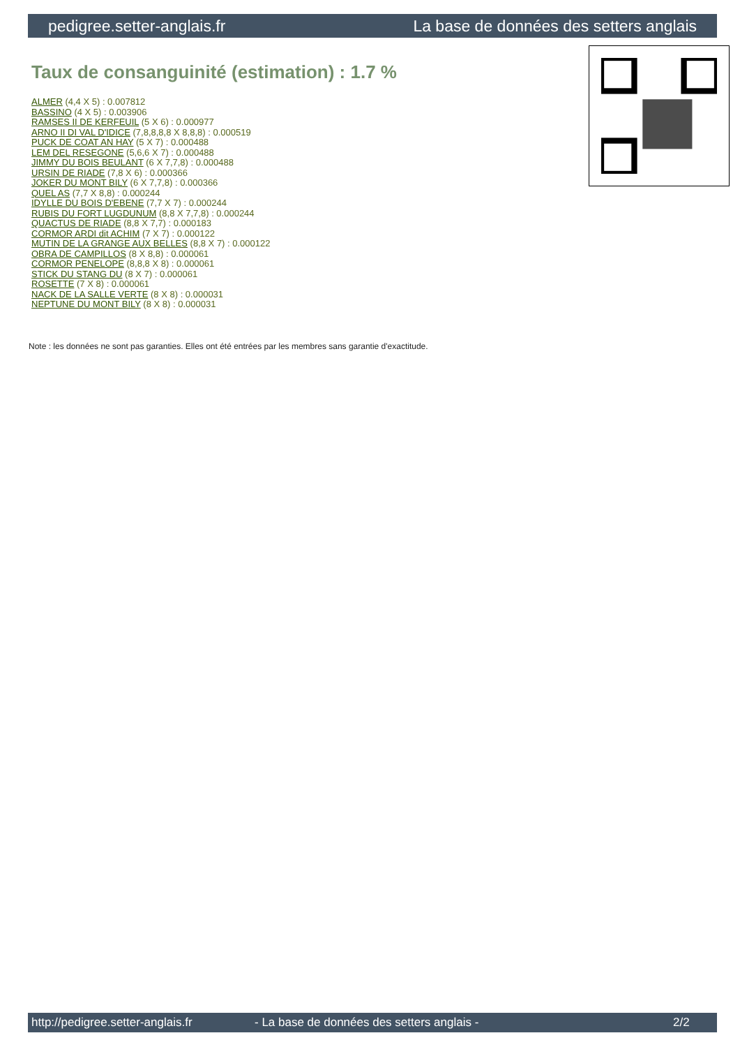pedigree.setter-anglais.fr La base de données des setters anglais
Taux de consanguinité (estimation) : 1.7 %
ALMER (4,4 X 5) : 0.007812
BASSINO (4 X 5) : 0.003906
RAMSES II DE KERFEUIL (5 X 6) : 0.000977
ARNO II DI VAL D'IDICE (7,8,8,8,8 X 8,8,8) : 0.000519
PUCK DE COAT AN HAY (5 X 7) : 0.000488
LEM DEL RESEGONE (5,6,6 X 7) : 0.000488
JIMMY DU BOIS BEULANT (6 X 7,7,8) : 0.000488
URSIN DE RIADE (7,8 X 6) : 0.000366
JOKER DU MONT BILY (6 X 7,7,8) : 0.000366
QUEL AS (7,7 X 8,8) : 0.000244
IDYLLE DU BOIS D'EBENE (7,7 X 7) : 0.000244
RUBIS DU FORT LUGDUNUM (8,8 X 7,7,8) : 0.000244
QUACTUS DE RIADE (8,8 X 7,7) : 0.000183
CORMOR ARDI dit ACHIM (7 X 7) : 0.000122
MUTIN DE LA GRANGE AUX BELLES (8,8 X 7) : 0.000122
OBRA DE CAMPILLOS (8 X 8,8) : 0.000061
CORMOR PENELOPE (8,8,8 X 8) : 0.000061
STICK DU STANG DU (8 X 7) : 0.000061
ROSETTE (7 X 8) : 0.000061
NACK DE LA SALLE VERTE (8 X 8) : 0.000031
NEPTUNE DU MONT BILY (8 X 8) : 0.000031
Note : les données ne sont pas garanties. Elles ont été entrées par les membres sans garantie d'exactitude.
http://pedigree.setter-anglais.fr - La base de données des setters anglais - 2/2